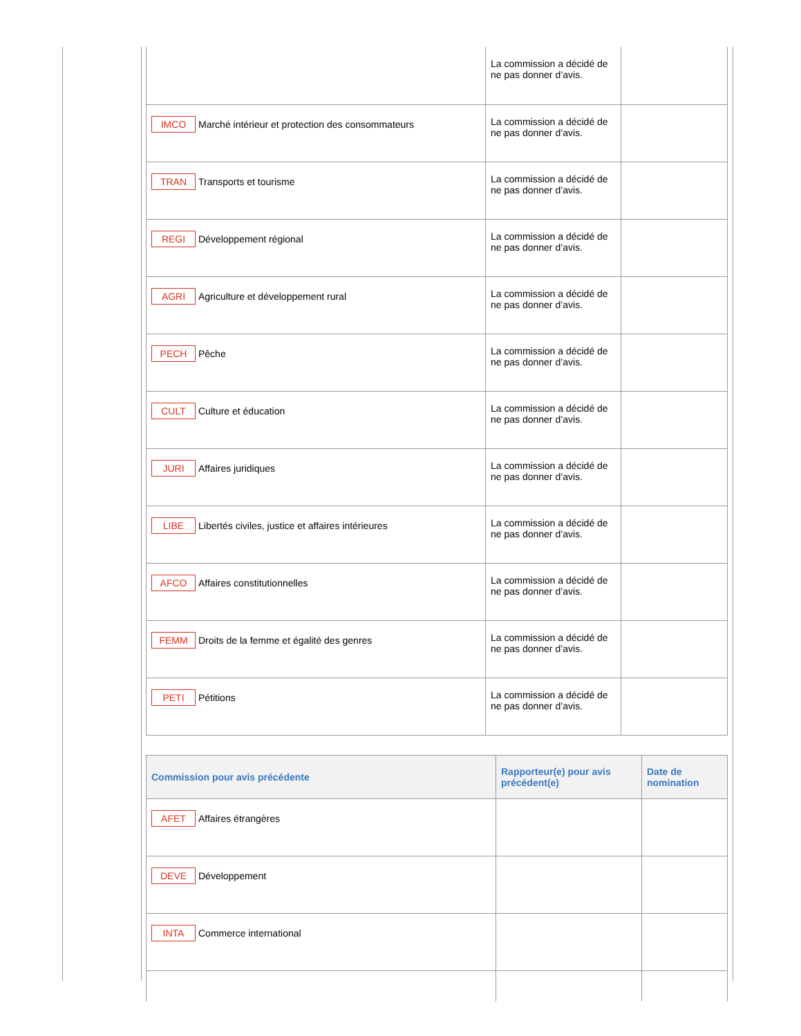| | La commission a décidé de ne pas donner d’avis. | |
| IMCO Marché intérieur et protection des consommateurs | La commission a décidé de ne pas donner d’avis. | |
| TRAN Transports et tourisme | La commission a décidé de ne pas donner d’avis. | |
| REGI Développement régional | La commission a décidé de ne pas donner d’avis. | |
| AGRI Agriculture et développement rural | La commission a décidé de ne pas donner d’avis. | |
| PECH Pêche | La commission a décidé de ne pas donner d’avis. | |
| CULT Culture et éducation | La commission a décidé de ne pas donner d’avis. | |
| JURI Affaires juridiques | La commission a décidé de ne pas donner d’avis. | |
| LIBE Libertés civiles, justice et affaires intérieures | La commission a décidé de ne pas donner d’avis. | |
| AFCO Affaires constitutionnelles | La commission a décidé de ne pas donner d’avis. | |
| FEMM Droits de la femme et égalité des genres | La commission a décidé de ne pas donner d’avis. | |
| PETI Pétitions | La commission a décidé de ne pas donner d’avis. | |
| Commission pour avis précédente | Rapporteur(e) pour avis précédent(e) | Date de nomination |
| --- | --- | --- |
| AFET Affaires étrangères | | |
| DEVE Développement | | |
| INTA Commerce international | | |